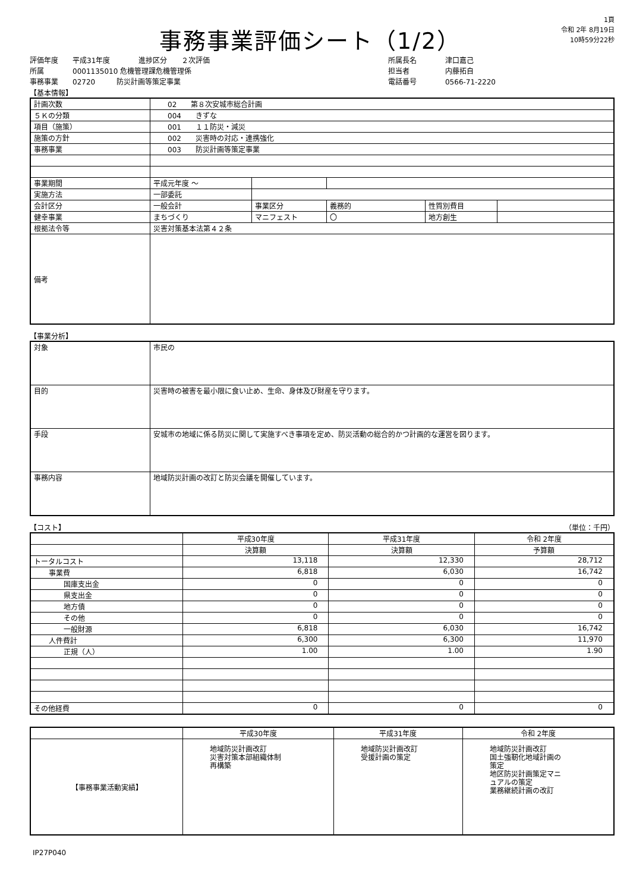事務事業評価シート（1/2）
1頁
令和 2年 8月19日
10時59分22秒
評価年度　　平成31年度　　　　進捗区分　　２次評価
所属　　　　0001135010 危機管理課危機管理係
事務事業　　02720　　　防災計画等策定事業
所属長名　　　　津口嘉己
担当者　　　　　内藤拓自
電話番号　　　　0566-71-2220
【基本情報】
| 計画次数 | 02 第８次安城市総合計画 | | | | |
| ５Ｋの分類 | 004 きずな | | | | |
| 項目（施策） | 001 １１防災・減災 | | | | |
| 施策の方針 | 002 災害時の対応・連携強化 | | | | |
| 事務事業 | 003 防災計画等策定事業 | | | | |
| 事業期間 | 平成元年度 ～ | | | | |
| 実施方法 | 一部委託 | | | | |
| 会計区分 | 一般会計 | 事業区分 | 義務的 | 性質別費目 | |
| 健幸事業 | まちづくり | マニフェスト | 〇 | 地方創生 | |
| 根拠法令等 | 災害対策基本法第４２条 | | | | |
| 備考 | | | | | |
【事業分析】
| 対象 | 市民の |
| 目的 | 災害時の被害を最小限に食い止め、生命、身体及び財産を守ります。 |
| 手段 | 安城市の地域に係る防災に関して実施すべき事項を定め、防災活動の総合的かつ計画的な運営を図ります。 |
| 事務内容 | 地域防災計画の改訂と防災会議を開催しています。 |
【コスト】 （単位：千円）
| | 平成30年度 | 平成31年度 | 令和 2年度 |
| --- | --- | --- | --- |
| | 決算額 | 決算額 | 予算額 |
| トータルコスト | 13,118 | 12,330 | 28,712 |
| 事業費 | 6,818 | 6,030 | 16,742 |
| 国庫支出金 | 0 | 0 | 0 |
| 県支出金 | 0 | 0 | 0 |
| 地方債 | 0 | 0 | 0 |
| その他 | 0 | 0 | 0 |
| 一般財源 | 6,818 | 6,030 | 16,742 |
| 人件費計 | 6,300 | 6,300 | 11,970 |
| 正規（人） | 1.00 | 1.00 | 1.90 |
| その他経費 | 0 | 0 | 0 |
| | 平成30年度 | 平成31年度 | 令和 2年度 |
| --- | --- | --- | --- |
| 【事務事業活動実績】 | 地域防災計画改訂 災害対策本部組織体制 再構築 | 地域防災計画改訂 受援計画の策定 | 地域防災計画改訂 国土強靭化地域計画の 策定 地区防災計画策定マニ ュアルの策定 業務継続計画の改訂 |
IP27P040